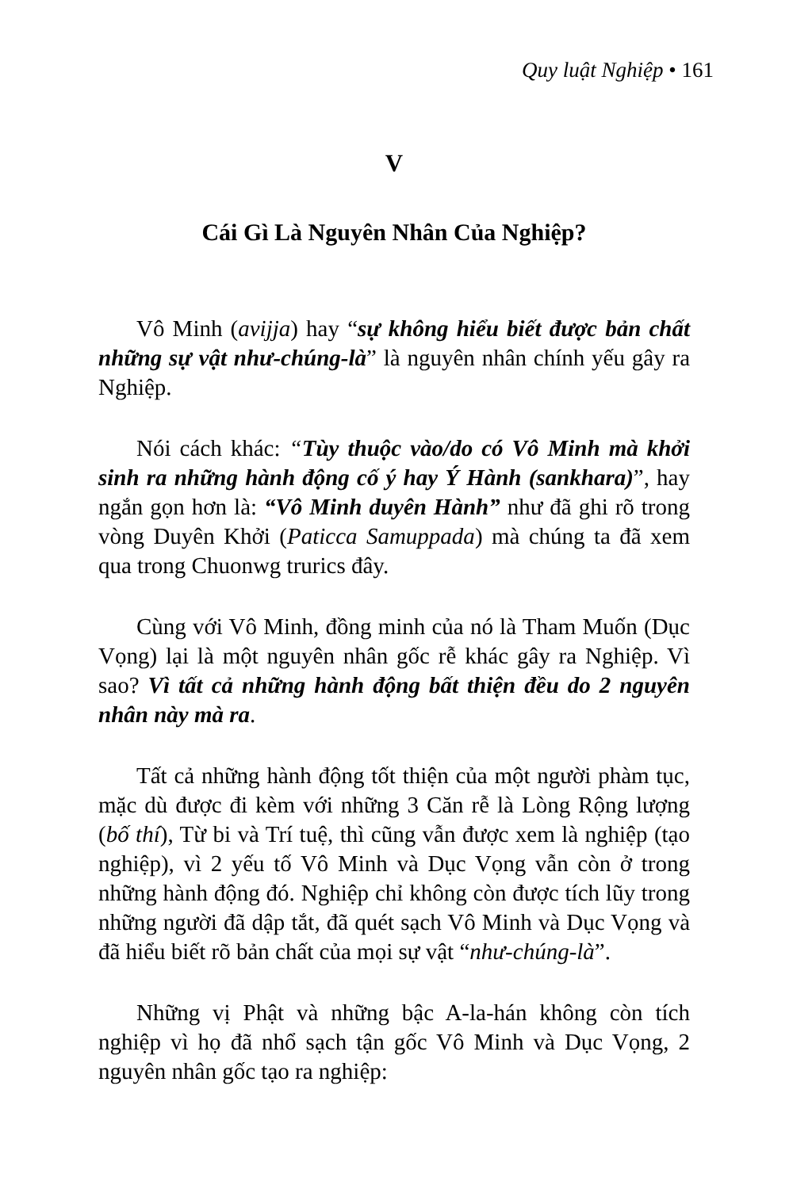Quy luật Nghiệp • 161
V
Cái Gì Là Nguyên Nhân Của Nghiệp?
Vô Minh (avijja) hay “sự không hiểu biết được bản chất những sự vật như-chúng-là” là nguyên nhân chính yếu gây ra Nghiệp.
Nói cách khác: “Tùy thuộc vào/do có Vô Minh mà khởi sinh ra những hành động cố ý hay Ý Hành (sankhara)”, hay ngắn gọn hơn là: “Vô Minh duyên Hành” như đã ghi rõ trong vòng Duyên Khởi (Paticca Samuppada) mà chúng ta đã xem qua trong Chuonwg trurics đây.
Cùng với Vô Minh, đồng minh của nó là Tham Muốn (Dục Vọng) lại là một nguyên nhân gốc rễ khác gây ra Nghiệp. Vì sao? Vì tất cả những hành động bất thiện đều do 2 nguyên nhân này mà ra.
Tất cả những hành động tốt thiện của một người phàm tục, mặc dù được đi kèm với những 3 Căn rễ là Lòng Rộng lượng (bố thí), Từ bi và Trí tuệ, thì cũng vẫn được xem là nghiệp (tạo nghiệp), vì 2 yếu tố Vô Minh và Dục Vọng vẫn còn ở trong những hành động đó. Nghiệp chỉ không còn được tích lũy trong những người đã dập tắt, đã quét sạch Vô Minh và Dục Vọng và đã hiểu biết rõ bản chất của mọi sự vật “như-chúng-là”.
Những vị Phật và những bậc A-la-hán không còn tích nghiệp vì họ đã nhổ sạch tận gốc Vô Minh và Dục Vọng, 2 nguyên nhân gốc tạo ra nghiệp: